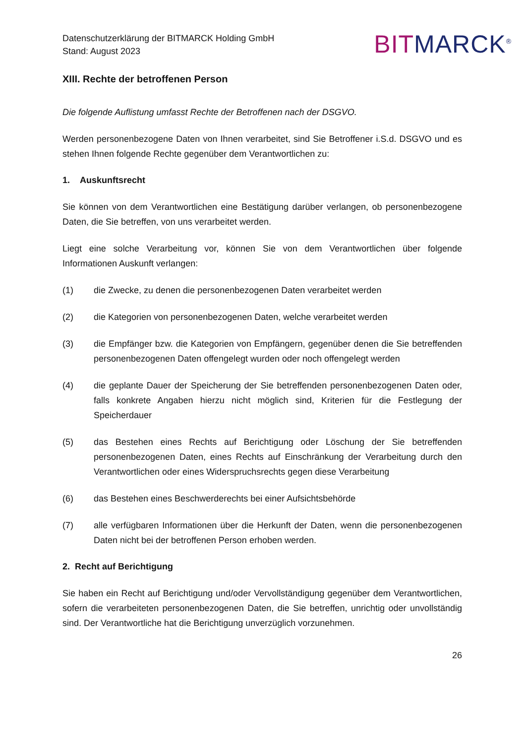Datenschutzerklärung der BITMARCK Holding GmbH
Stand: August 2023
BIT MARCK<sup>®</sup>
XIII. Rechte der betroffenen Person
Die folgende Auflistung umfasst Rechte der Betroffenen nach der DSGVO.
Werden personenbezogene Daten von Ihnen verarbeitet, sind Sie Betroffener i.S.d. DSGVO und es stehen Ihnen folgende Rechte gegenüber dem Verantwortlichen zu:
1. Auskunftsrecht
Sie können von dem Verantwortlichen eine Bestätigung darüber verlangen, ob personenbezogene Daten, die Sie betreffen, von uns verarbeitet werden.
Liegt eine solche Verarbeitung vor, können Sie von dem Verantwortlichen über folgende Informationen Auskunft verlangen:
(1) die Zwecke, zu denen die personenbezogenen Daten verarbeitet werden
(2) die Kategorien von personenbezogenen Daten, welche verarbeitet werden
(3) die Empfänger bzw. die Kategorien von Empfängern, gegenüber denen die Sie betreffenden personenbezogenen Daten offengelegt wurden oder noch offengelegt werden
(4) die geplante Dauer der Speicherung der Sie betreffenden personenbezogenen Daten oder, falls konkrete Angaben hierzu nicht möglich sind, Kriterien für die Festlegung der Speicherdauer
(5) das Bestehen eines Rechts auf Berichtigung oder Löschung der Sie betreffenden personenbezogenen Daten, eines Rechts auf Einschränkung der Verarbeitung durch den Verantwortlichen oder eines Widerspruchsrechts gegen diese Verarbeitung
(6) das Bestehen eines Beschwerderechts bei einer Aufsichtsbehörde
(7) alle verfügbaren Informationen über die Herkunft der Daten, wenn die personenbezogenen Daten nicht bei der betroffenen Person erhoben werden.
2. Recht auf Berichtigung
Sie haben ein Recht auf Berichtigung und/oder Vervollständigung gegenüber dem Verantwortlichen, sofern die verarbeiteten personenbezogenen Daten, die Sie betreffen, unrichtig oder unvollständig sind. Der Verantwortliche hat die Berichtigung unverzüglich vorzunehmen.
26